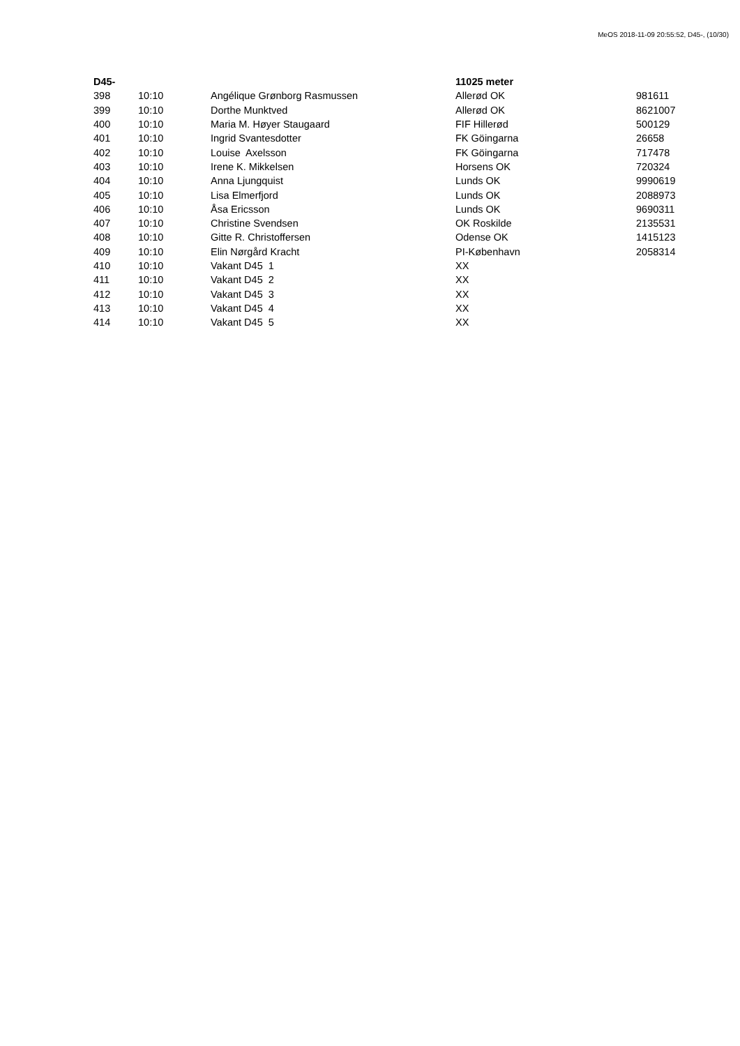MeOS 2018-11-09 20:55:52, D45-, (10/30)
| D45- | | | 11025 meter | |
| --- | --- | --- | --- | --- |
| 398 | 10:10 | Angélique Grønborg Rasmussen | Allerød OK | 981611 |
| 399 | 10:10 | Dorthe Munktved | Allerød OK | 8621007 |
| 400 | 10:10 | Maria M. Høyer Staugaard | FIF Hillerød | 500129 |
| 401 | 10:10 | Ingrid Svantesdotter | FK Göingarna | 26658 |
| 402 | 10:10 | Louise Axelsson | FK Göingarna | 717478 |
| 403 | 10:10 | Irene K. Mikkelsen | Horsens OK | 720324 |
| 404 | 10:10 | Anna Ljungquist | Lunds OK | 9990619 |
| 405 | 10:10 | Lisa Elmerfjord | Lunds OK | 2088973 |
| 406 | 10:10 | Åsa Ericsson | Lunds OK | 9690311 |
| 407 | 10:10 | Christine Svendsen | OK Roskilde | 2135531 |
| 408 | 10:10 | Gitte R. Christoffersen | Odense OK | 1415123 |
| 409 | 10:10 | Elin Nørgård Kracht | PI-København | 2058314 |
| 410 | 10:10 | Vakant D45 1 | XX | |
| 411 | 10:10 | Vakant D45 2 | XX | |
| 412 | 10:10 | Vakant D45 3 | XX | |
| 413 | 10:10 | Vakant D45 4 | XX | |
| 414 | 10:10 | Vakant D45 5 | XX | |